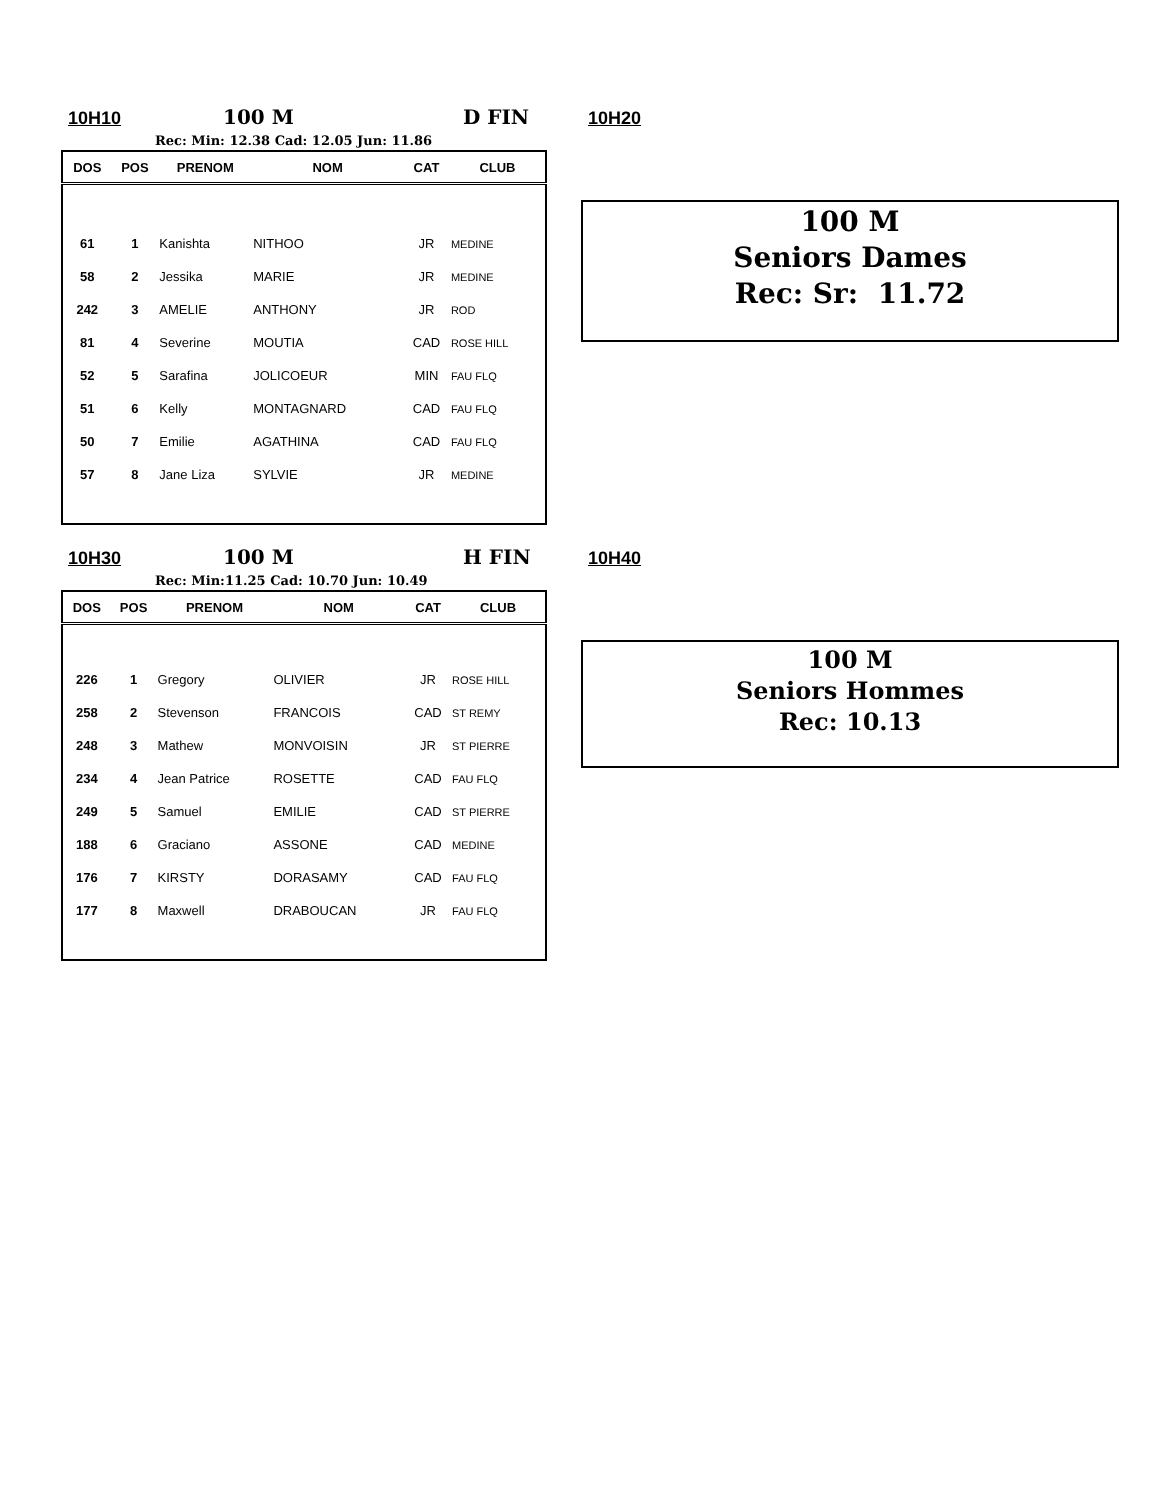10H10 100 M D FIN 10H20
Rec: Min: 12.38 Cad: 12.05 Jun: 11.86
| DOS | POS | PRENOM | NOM | CAT | CLUB |
| --- | --- | --- | --- | --- | --- |
| 61 | 1 | Kanishta | NITHOO | JR | MEDINE |
| 58 | 2 | Jessika | MARIE | JR | MEDINE |
| 242 | 3 | AMELIE | ANTHONY | JR | ROD |
| 81 | 4 | Severine | MOUTIA | CAD | ROSE HILL |
| 52 | 5 | Sarafina | JOLICOEUR | MIN | FAU FLQ |
| 51 | 6 | Kelly | MONTAGNARD | CAD | FAU FLQ |
| 50 | 7 | Emilie | AGATHINA | CAD | FAU FLQ |
| 57 | 8 | Jane Liza | SYLVIE | JR | MEDINE |
100 M
Seniors Dames
Rec: Sr: 11.72
10H30 100 M H FIN 10H40
Rec: Min:11.25 Cad: 10.70 Jun: 10.49
| DOS | POS | PRENOM | NOM | CAT | CLUB |
| --- | --- | --- | --- | --- | --- |
| 226 | 1 | Gregory | OLIVIER | JR | ROSE HILL |
| 258 | 2 | Stevenson | FRANCOIS | CAD | ST REMY |
| 248 | 3 | Mathew | MONVOISIN | JR | ST PIERRE |
| 234 | 4 | Jean Patrice | ROSETTE | CAD | FAU FLQ |
| 249 | 5 | Samuel | EMILIE | CAD | ST PIERRE |
| 188 | 6 | Graciano | ASSONE | CAD | MEDINE |
| 176 | 7 | KIRSTY | DORASAMY | CAD | FAU FLQ |
| 177 | 8 | Maxwell | DRABOUCAN | JR | FAU FLQ |
100 M
Seniors Hommes
Rec: 10.13